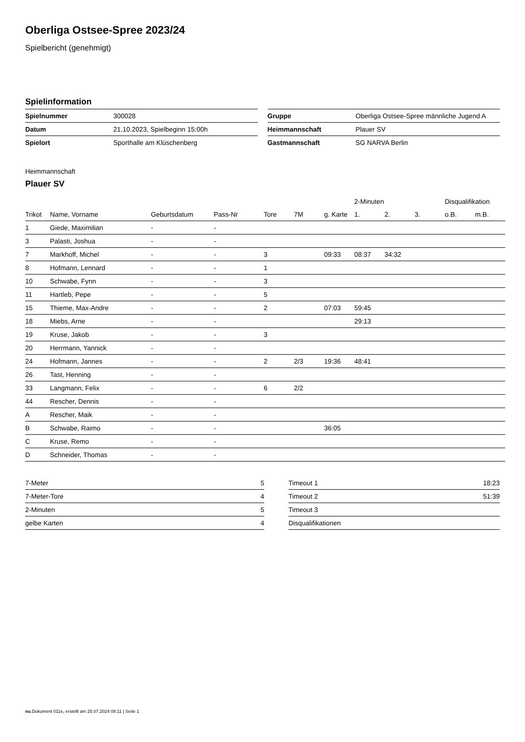Oberliga Ostsee-Spree 2023/24
Spielbericht (genehmigt)
Spielinformation
| Spielnummer | 300028 |
| Datum | 21.10.2023, Spielbeginn 15:00h |
| Spielort | Sporthalle am Klüschenberg |
| Gruppe | Oberliga Ostsee-Spree männliche Jugend A |
| Heimmannschaft | Plauer SV |
| Gastmannschaft | SG NARVA Berlin |
Heimmannschaft
Plauer SV
| | | | | | | | 2-Minuten | | | Disqualifikation | |
| --- | --- | --- | --- | --- | --- | --- | --- | --- | --- | --- | --- |
| Trikot | Name, Vorname | Geburtsdatum | Pass-Nr | Tore | 7M | g. Karte | 1. | 2. | 3. | o.B. | m.B. |
| 1 | Giede, Maximilian | - | - | | | | | | | | |
| 3 | Palasti, Joshua | - | - | | | | | | | | |
| 7 | Markhoff, Michel | - | - | 3 | | 09:33 | 08:37 | 34:32 | | | |
| 8 | Hofmann, Lennard | - | - | 1 | | | | | | | |
| 10 | Schwabe, Fynn | - | - | 3 | | | | | | | |
| 11 | Hartleb, Pepe | - | - | 5 | | | | | | | |
| 15 | Thieme, Max-Andre | - | - | 2 | | 07:03 | 59:45 | | | | |
| 18 | Miebs, Arne | - | - | | | | 29:13 | | | | |
| 19 | Kruse, Jakob | - | - | 3 | | | | | | | |
| 20 | Herrmann, Yannick | - | - | | | | | | | | |
| 24 | Hofmann, Jannes | - | - | 2 | 2/3 | 19:36 | 48:41 | | | | |
| 26 | Tast, Henning | - | - | | | | | | | | |
| 33 | Langmann, Felix | - | - | 6 | 2/2 | | | | | | |
| 44 | Rescher, Dennis | - | - | | | | | | | | |
| A | Rescher, Maik | - | - | | | | | | | | |
| B | Schwabe, Raimo | - | - | | | 36:05 | | | | | |
| C | Kruse, Remo | - | - | | | | | | | | |
| D | Schneider, Thomas | - | - | | | | | | | | |
| 7-Meter | 5 |
| 7-Meter-Tore | 4 |
| 2-Minuten | 5 |
| gelbe Karten | 4 |
| Timeout 1 | 18:23 |
| Timeout 2 | 51:39 |
| Timeout 3 | |
| Disqualifikationen | |
nu.Dokument 011e, erstellt am 25.07.2024 08:11 | Seite 1